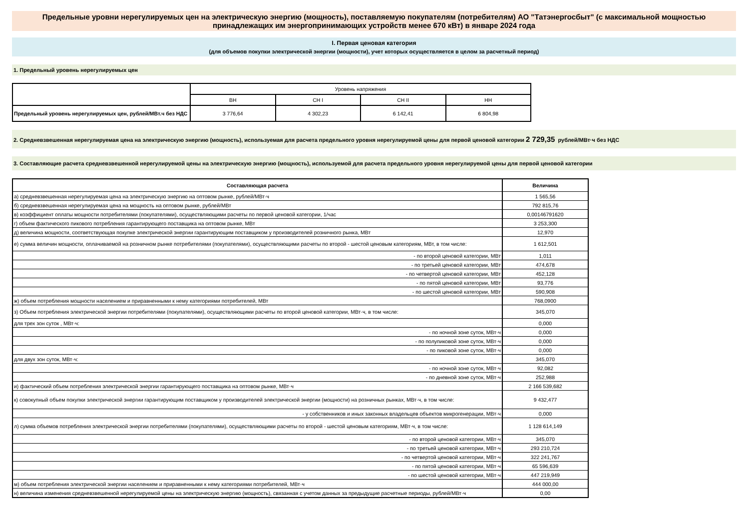Предельные уровни нерегулируемых цен на электрическую энергию (мощность), поставляемую покупателям (потребителям) АО "Татэнергосбыт" (с максимальной мощностью принадлежащих им энергопринимающих устройств менее 670 кВт) в январе 2024 года
I. Первая ценовая категория
(для объемов покупки электрической энергии (мощности), учет которых осуществляется в целом за расчетный период)
1. Предельный уровень нерегулируемых цен
| | Уровень напряжения | | | |
| | ВН | СН I | СН II | НН |
| Предельный уровень нерегулируемых цен, рублей/МВт.ч без НДС | 3 776,64 | 4 302,23 | 6 142,41 | 6 804,98 |
2. Средневзвешенная нерегулируемая цена на электрическую энергию (мощность), используемая для расчета предельного уровня нерегулируемой цены для первой ценовой категории 2 729,35 рублей/МВт·ч без НДС
3. Составляющие расчета средневзвешенной нерегулируемой цены на электрическую энергию (мощность), используемой для расчета предельного уровня нерегулируемой цены для первой ценовой категории
| Составляющая расчета | Величина |
| --- | --- |
| а) средневзвешенная нерегулируемая цена на электрическую энергию на оптовом рынке, рублей/МВт·ч | 1 565,56 |
| б) средневзвешенная нерегулируемая цена на мощность на оптовом рынке, рублей/МВт | 792 815,76 |
| в) коэффициент оплаты мощности потребителями (покупателями), осуществляющими расчеты по первой ценовой категории, 1/час | 0,00146791620 |
| г) объем фактического пикового потребления гарантирующего поставщика на оптовом рынке, МВт | 3 253,300 |
| д) величина мощности, соответствующая покупке электрической энергии гарантирующим поставщиком у производителей розничного рынка, МВт | 12,970 |
| е) сумма величин мощности, оплачиваемой на розничном рынке потребителями (покупателями), осуществляющими расчеты по второй - шестой ценовым категориям, МВт, в том числе: | 1 612,501 |
| - по второй ценовой категории, МВт | 1,011 |
| - по третьей ценовой категории, МВт | 474,678 |
| - по четвертой ценовой категории, МВт | 452,128 |
| - по пятой ценовой категории, МВт | 93,776 |
| - по шестой ценовой категории, МВт | 590,908 |
| ж) объем потребления мощности населением и приравненными к нему категориями потребителей, МВт | 768,0900 |
| з) Объем потребления электрической энергии потребителями (покупателями), осуществляющими расчеты по второй ценовой категории, МВт·ч, в том числе: | 345,070 |
| для трех зон суток , МВт·ч: | 0,000 |
| - по ночной зоне суток, МВт·ч | 0,000 |
| - по полупиковой зоне суток, МВт·ч | 0,000 |
| - по пиковой зоне суток, МВт·ч | 0,000 |
| для двух зон суток, МВт·ч: | 345,070 |
| - по ночной зоне суток, МВт·ч | 92,082 |
| - по дневной зоне суток, МВт·ч | 252,988 |
| и) фактический объем потребления электрической энергии гарантирующего поставщика на оптовом рынке, МВт·ч | 2 166 539,682 |
| к) совокупный объем покупки электрической энергии гарантирующим поставщиком у производителей электрической энергии (мощности) на розничных рынках, МВт·ч, в том числе: | 9 432,477 |
| - у собственников и иных законных владельцев объектов микрогенерации, МВт·ч | 0,000 |
| л) сумма объемов потребления электрической энергии потребителями (покупателями), осуществляющими расчеты по второй - шестой ценовым категориям, МВт·ч, в том числе: | 1 128 614,149 |
| - по второй ценовой категории, МВт·ч | 345,070 |
| - по третьей ценовой категории, МВт·ч | 293 210,724 |
| - по четвертой ценовой категории, МВт·ч | 322 241,767 |
| - по пятой ценовой категории, МВт·ч | 65 596,639 |
| - по шестой ценовой категории, МВт·ч | 447 219,949 |
| м) объем потребления электрической энергии населением и приравненными к нему категориями потребителей, МВт·ч | 444 000,00 |
| н) величина изменения средневзвешенной нерегулируемой цены на электрическую энергию (мощность), связанная с учетом данных за предыдущие расчетные периоды, рублей/МВт·ч | 0,00 |